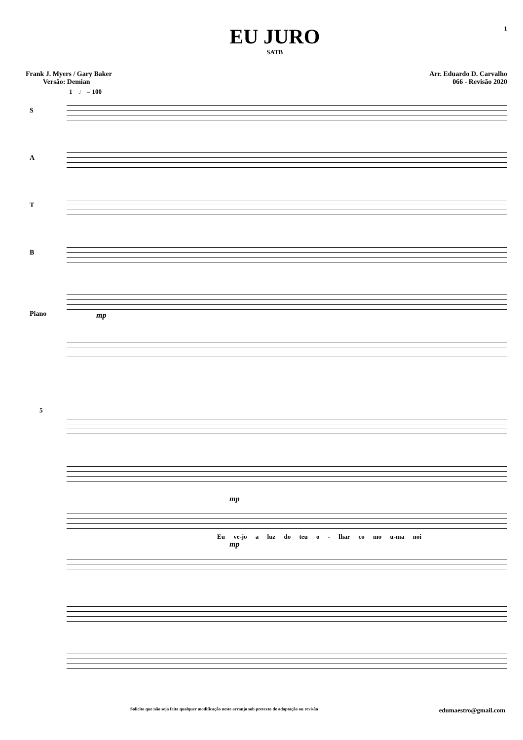EU JURO
SATB
1
Frank J. Myers / Gary Baker
Versão: Demian
Arr. Eduardo D. Carvalho
066 - Revisão 2020
1 ♩ = 100
S
A
T
B
Piano mp
5
mp
Eu ve-jo a luz do teu o - lhar co mo u-ma noi
mp
Solicito que não seja feita qualquer modificação neste arranjo sob pretexto de adaptação ou revisão edumaestro@gmail.com